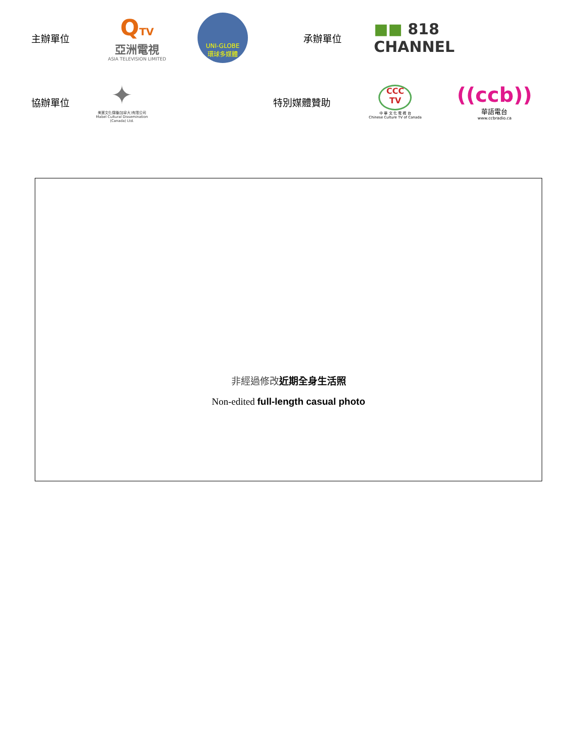主辦單位
QTV
亞洲電視
ASIA TELEVISION LIMITED
UNI-GLOBE
環球多媒體
承辦單位
■■ 818
CHANNEL
協辦單位
✦
美寶文化傳播(加拿大)有限公司
Mabel Cultural Dissemination (Canada) Ltd.
特別媒體贊助
CCC
TV
中 華 文 化 電 視 台
Chinese Culture TV of Canada
((ccb))
華語電台
www.ccbradio.ca
非經過修改近期全身生活照
Non-edited full-length casual photo